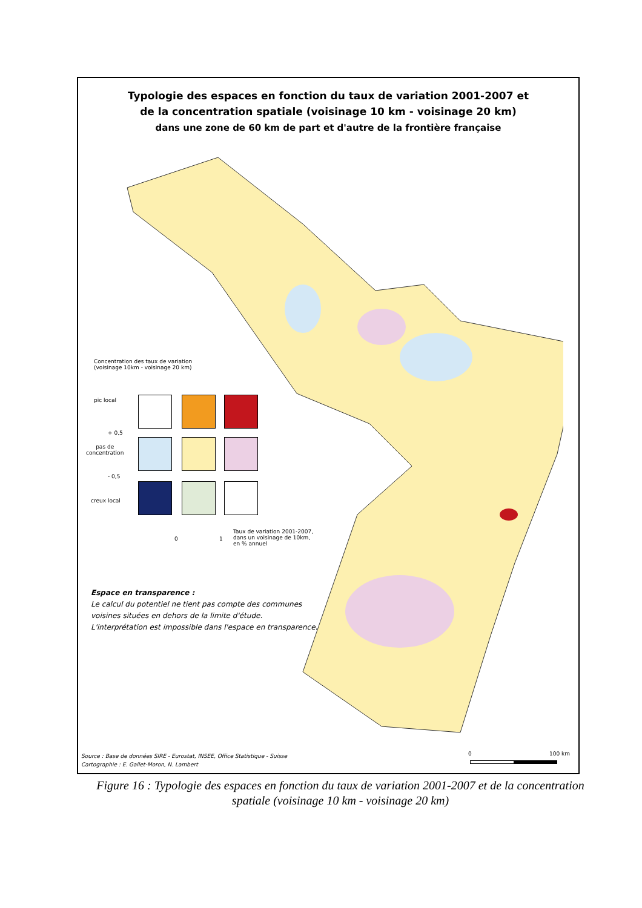Typologie des espaces en fonction du taux de variation 2001-2007 et
de la concentration spatiale (voisinage 10 km - voisinage 20 km)
dans une zone de 60 km de part et d'autre de la frontière française
Concentration des taux de variation
(voisinage 10km - voisinage 20 km)
pic local
+ 0,5
pas de
concentration
- 0,5
creux local
0 1
Taux de variation 2001-2007,
dans un voisinage de 10km,
en % annuel
Espace en transparence :
Le calcul du potentiel ne tient pas compte des communes
voisines situées en dehors de la limite d'étude.
L'interprétation est impossible dans l'espace en transparence.
Source : Base de données SIRE - Eurostat, INSEE, Office Statistique - Suisse
Cartographie : E. Gallet-Moron, N. Lambert
0 100 km
Figure 16 : Typologie des espaces en fonction du taux de variation 2001-2007 et de la concentration spatiale (voisinage 10 km - voisinage 20 km)